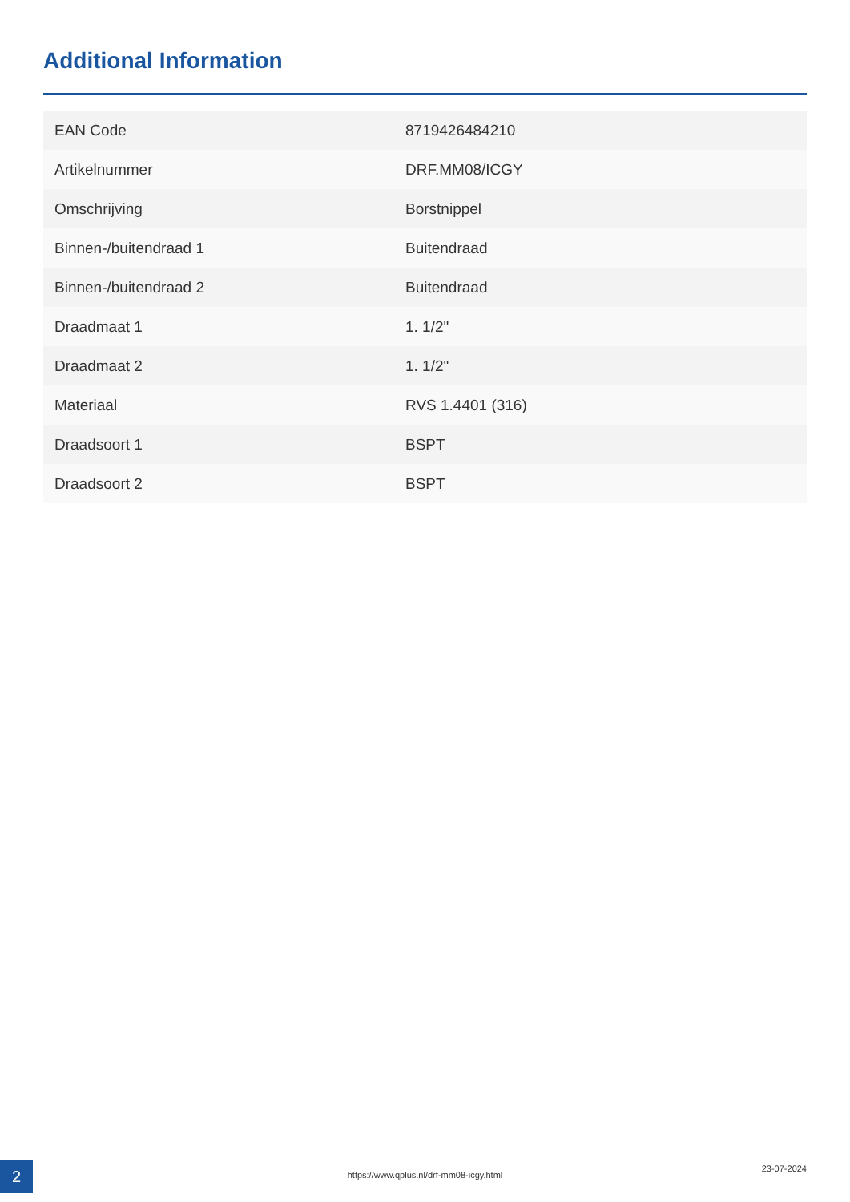Additional Information
| EAN Code | 8719426484210 |
| Artikelnummer | DRF.MM08/ICGY |
| Omschrijving | Borstnippel |
| Binnen-/buitendraad 1 | Buitendraad |
| Binnen-/buitendraad 2 | Buitendraad |
| Draadmaat 1 | 1. 1/2" |
| Draadmaat 2 | 1. 1/2" |
| Materiaal | RVS 1.4401 (316) |
| Draadsoort 1 | BSPT |
| Draadsoort 2 | BSPT |
2 https://www.qplus.nl/drf-mm08-icgy.html
23-07-2024